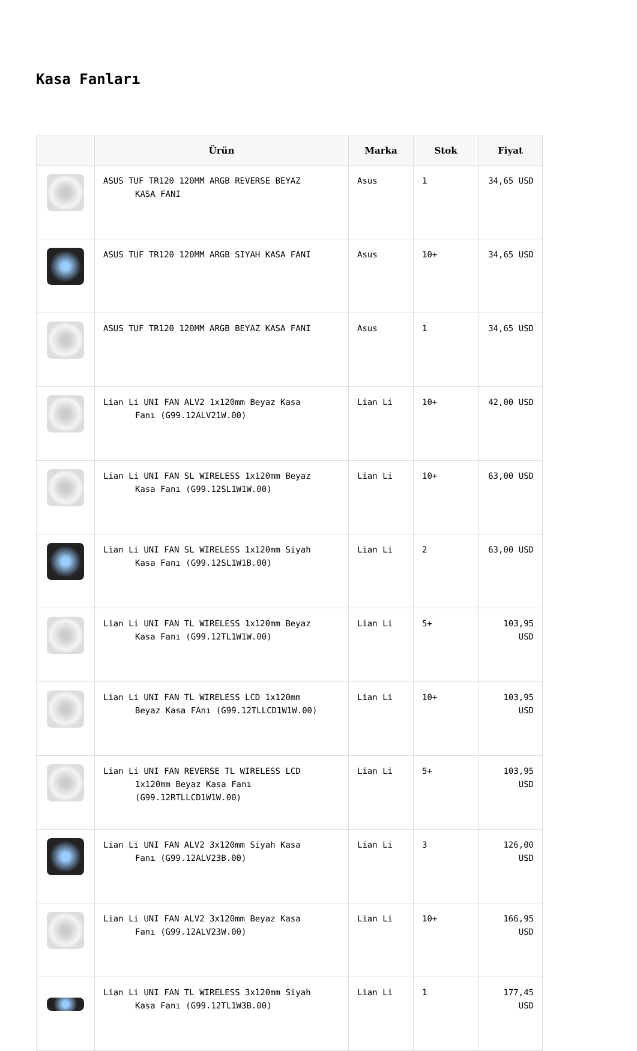Kasa Fanları
| | Ürün | Marka | Stok | Fiyat |
| --- | --- | --- | --- | --- |
| | ASUS TUF TR120 120MM ARGB REVERSE BEYAZ KASA FANI | Asus | 1 | 34,65 USD |
| | ASUS TUF TR120 120MM ARGB SIYAH KASA FANI | Asus | 10+ | 34,65 USD |
| | ASUS TUF TR120 120MM ARGB BEYAZ KASA FANI | Asus | 1 | 34,65 USD |
| | Lian Li UNI FAN ALV2 1x120mm Beyaz Kasa Fanı (G99.12ALV21W.00) | Lian Li | 10+ | 42,00 USD |
| | Lian Li UNI FAN SL WIRELESS 1x120mm Beyaz Kasa Fanı (G99.12SL1W1W.00) | Lian Li | 10+ | 63,00 USD |
| | Lian Li UNI FAN SL WIRELESS 1x120mm Siyah Kasa Fanı (G99.12SL1W1B.00) | Lian Li | 2 | 63,00 USD |
| | Lian Li UNI FAN TL WIRELESS 1x120mm Beyaz Kasa Fanı (G99.12TL1W1W.00) | Lian Li | 5+ | 103,95 USD |
| | Lian Li UNI FAN TL WIRELESS LCD 1x120mm Beyaz Kasa FAnı (G99.12TLLCD1W1W.00) | Lian Li | 10+ | 103,95 USD |
| | Lian Li UNI FAN REVERSE TL WIRELESS LCD 1x120mm Beyaz Kasa Fanı (G99.12RTLLCD1W1W.00) | Lian Li | 5+ | 103,95 USD |
| | Lian Li UNI FAN ALV2 3x120mm Siyah Kasa Fanı (G99.12ALV23B.00) | Lian Li | 3 | 126,00 USD |
| | Lian Li UNI FAN ALV2 3x120mm Beyaz Kasa Fanı (G99.12ALV23W.00) | Lian Li | 10+ | 166,95 USD |
| | Lian Li UNI FAN TL WIRELESS 3x120mm Siyah Kasa Fanı (G99.12TL1W3B.00) | Lian Li | 1 | 177,45 USD |